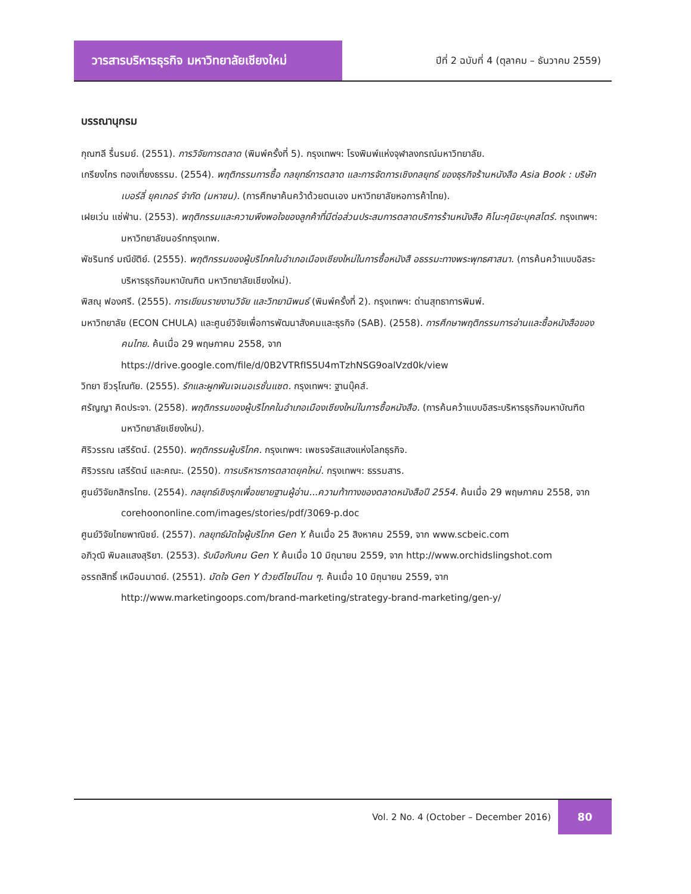วารสารบริหารธุรกิจ มหาวิทยาลัยเชียงใหม่
ปีที่ 2 ฉบับที่ 4 (ตุลาคม – ธันวาคม 2559)
บรรณานุกรม
กุณฑลี รื่นรมย์. (2551). การวิจัยการตลาด (พิมพ์ครั้งที่ 5). กรุงเทพฯ: โรงพิมพ์แห่งจุฬาลงกรณ์มหาวิทยาลัย.
เกรียงไกร ทองเที่ยงธรรม. (2554). พฤติกรรมการซื้อ กลยุทธ์การตลาด และการจัดการเชิงกลยุทธ์ ของธุรกิจร้านหนังสือ Asia Book : บริษัท เบอร์ลี่ ยุคเกอร์ จำกัด (มหาชน). (การศึกษาค้นคว้าด้วยตนเอง มหาวิทยาลัยหอการค้าไทย).
เฝยเว่น แซ่ฟ่าน. (2553). พฤติกรรมและความพึงพอใจของลูกค้าที่มีต่อส่วนประสมการตลาดบริการร้านหนังสือ คิโนะคุนิยะบุคสโตร์. กรุงเทพฯ: มหาวิทยาลัยนอร์ทกรุงเทพ.
พัชรินทร์ มณีขัติย์. (2555). พฤติกรรมของผู้บริโภคในอำเภอเมืองเชียงใหม่ในการซื้อหนังสื อธรรมะทางพระพุทธศาสนา. (การค้นคว้าแบบอิสระบริหารธุรกิจมหาบัณฑิต มหาวิทยาลัยเชียงใหม่).
พิสณุ ฟองศรี. (2555). การเขียนรายงานวิจัย และวิทยานิพนธ์ (พิมพ์ครั้งที่ 2). กรุงเทพฯ: ด่านสุทธาการพิมพ์.
มหาวิทยาลัย (ECON CHULA) และศูนย์วิจัยเพื่อการพัฒนาสังคมและธุรกิจ (SAB). (2558). การศึกษาพฤติกรรมการอ่านและซื้อหนังสือของคนไทย. ค้นเมื่อ 29 พฤษภาคม 2558, จาก https://drive.google.com/file/d/0B2VTRfIS5U4mTzhNSG9oalVzd0k/view
วิทยา ชีวรุโณทัย. (2555). รักและผูกพันเจเนอเรชั่นแซด. กรุงเทพฯ: ฐานบุ๊คส์.
ศรัญญา คิดประจา. (2558). พฤติกรรมของผู้บริโภคในอำเภอเมืองเชียงใหม่ในการซื้อหนังสือ. (การค้นคว้าแบบอิสระบริหารธุรกิจมหาบัณฑิต มหาวิทยาลัยเชียงใหม่).
ศิริวรรณ เสรีรัตน์. (2550). พฤติกรรมผู้บริโภค. กรุงเทพฯ: เพชรจรัสแสงแห่งโลกธุรกิจ.
ศิริวรรณ เสรีรัตน์ และคณะ. (2550). การบริหารการตลาดยุคใหม่. กรุงเทพฯ: ธรรมสาร.
ศูนย์วิจัยกสิกรไทย. (2554). กลยุทธ์เชิงรุกเพื่อขยายฐานผู้อ่าน...ความท้าทางของตลาดหนังสือปี 2554. ค้นเมื่อ 29 พฤษภาคม 2558, จาก corehoononline.com/images/stories/pdf/3069-p.doc
ศูนย์วิจัยไทยพาณิชย์. (2557). กลยุทธ์มัดใจผู้บริโภค Gen Y. ค้นเมื่อ 25 สิงหาคม 2559, จาก www.scbeic.com
อภิวุฒิ พิมลแสงสุริยา. (2553). รับมือกับคน Gen Y. ค้นเมื่อ 10 มิถุนายน 2559, จาก http://www.orchidslingshot.com
อรรถสิทธิ์ เหมือนมาตย์. (2551). มัดใจ Gen Y ด้วยดีไซน์โดน ๆ. ค้นเมื่อ 10 มิถุนายน 2559, จาก http://www.marketingoops.com/brand-marketing/strategy-brand-marketing/gen-y/
Vol. 2 No. 4 (October – December 2016)
80